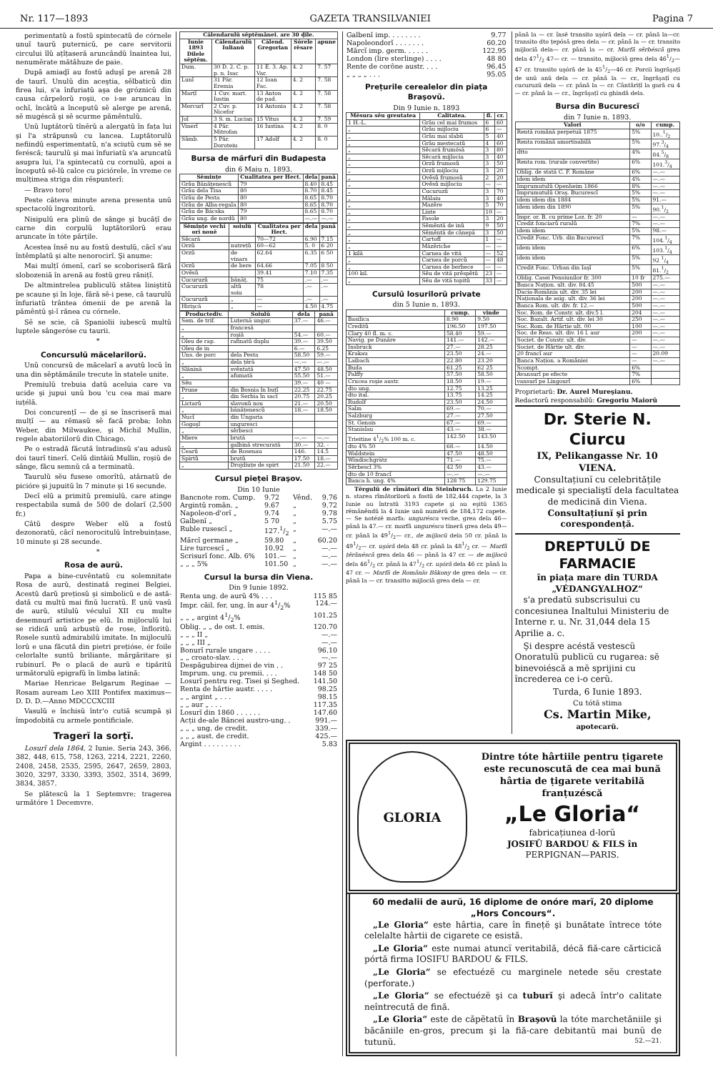Nr. 117—1893 GAZETA TRANSILVANIEI Pagina 7
perimentatŭ a fostŭ spintecatŭ de córnele unuĭ taurŭ puternicŭ, pe care servitorii circului îlŭ ațîțaseră aruncândŭ înaintea lui, nenumĕrate mătăhuze de paie.
După amiaḑĭ au fostŭ aduşĭ pe arenă 28 de taurĭ. Unulŭ din aceştia, sĕlbaticŭ din firea lui, s'a înfuriatŭ aşa de gróznicŭ din causa cârpelorŭ roşii, ce i-se aruncau în ochĭ, încâtŭ a începutŭ sĕ alerge pe arenă, sĕ mugéscă şi sĕ scurme pămêntulŭ.
Unŭ luptătorŭ tînĕrŭ a alergatŭ în fața lui şi l'a străpunsŭ cu lancea. Luptătorulŭ nefiindŭ esperimentatŭ, n'a sciutŭ cum sĕ se feréscă; taurulŭ şi mai înfuriatŭ s'a aruncatŭ asupra lui, l'a spintecatŭ cu cornulŭ, apoi a începutŭ sĕ-lŭ calce cu piciórele, în vreme ce mulțimea striga din rĕspunterĭ:
— Bravo toro!
Peste câteva minute arena presenta unŭ spectacolŭ îngrozitorŭ.
Nisipulŭ era plinŭ de sânge şi bucățĭ de carne din corpulŭ luptătorilorŭ erau aruncate în tóte părțile.
Acestea însĕ nu au fostŭ destulŭ, căcĭ s'au întêmplatŭ şi alte nenorocirĭ. Şi anume:
Mai mulțĭ ómenĭ, carĭ se scoboriseră fără slobozeniă în arenă au fostŭ greu rănițĭ.
De altmintrelea publiculŭ stătea liniştitŭ pe scaune şi în loje, fără sĕ-i pese, că taurulŭ înfuriatŭ trântea ómenii de pe arenă la pămêntŭ şi-ĭ rănea cu córnele.
Sĕ se scie, că Spaniolii iubescŭ multŭ luptele sângeróse cu taurii.
*
Concursulŭ măcelarilorŭ.
Unŭ concursŭ de măcelarĭ a avutŭ locŭ în una din sĕptămânile trecute în statele unite.
Premiulŭ trebuia datŭ aceluia care va ucide şi jupui unŭ bou 'cu cea mai mare iuțélă.
Doi concurențĭ — de şi se înscriseră mai mulțĭ — au rĕmasŭ sĕ facă proba; Iohn Weber, din Milwaukee, şi Michil Mullin, regele abatoriilorŭ din Chicago.
Pe o estradă făcută întradinsŭ s'au adusŭ doi taurĭ tinerĭ. Celŭ dintâiŭ Mullin, roşiŭ de sânge, făcu semnŭ că a terminatŭ.
Taurulŭ sĕu fusese omorîtŭ, atârnatŭ de picióre şi jupuitŭ în 7 minute şi 16 secunde.
Decĭ elŭ a primitŭ premiulŭ, care atinge respectabila sumă de 500 de dolarĭ (2,500 fr.)
Câtŭ despre Weber elŭ a fostŭ dezonoratŭ, căcĭ nenorocitulŭ întrebuințase, 10 minute şi 28 secunde.
*
Rosa de aurŭ.
Papa a bine-cuvêntatŭ cu solemnitate Rosa de aurŭ, destinată reginei Belgiei. Acestŭ darŭ prețiosŭ şi simbolicŭ e de astă-dată cu multŭ mai finŭ lucratŭ. E unŭ vasŭ de aurŭ, stilulŭ véculuĭ XII cu multe desemnurĭ artistice pe elŭ. In mijloculŭ lui se ridică unŭ arbustŭ de rose, înfloritŭ. Rosele suntŭ admirabilŭ imitate. In mijloculŭ lorŭ e una făcută din pietri prețióse, ér foile celorlalte suntŭ briliante, mărgăritare şi rubinurĭ. Pe o placă de aurŭ e tipăritŭ următorulŭ epigrafŭ în limba latină:
Mariae Henricae Belgarum Reginae — Rosam auream Leo XIII Pontifex maximus—D. D. D.—Anno MDCCCXCIII
Vasulŭ e închisŭ într'o cutiă scumpă şi împodobită cu armele pontificiale.
Tragerĭ la sorțĭ.
Losurĭ dela 1864, 2 Iunie. Seria 243, 366, 382, 448, 615, 758, 1263, 2214, 2221, 2260, 2408, 2458, 2535, 2595, 2647, 2659, 2803, 3020, 3297, 3330, 3393, 3502, 3514, 3699, 3834, 3857.
Se plătescŭ la 1 Septemvre; tragerea următóre 1 Decemvre.
| Călendarulŭ sĕptĕmânei. are 30 ḑile. | | | | |
| --- | --- | --- | --- | --- |
| Iunie 1893 Dilele sĕptĕm. | Călendarulŭ Iulianŭ | Călend. Gregorian | Sórele rĕsare | apune |
| Dum. | 30 D. 2. C. p. p. n. Isac | 11 E. 3. Ap. Var. | 4. 2 | 7. 57 |
| Lunĭ | 31 Păr. Eremia | 12 Ioan Fac. | 4. 2 | 7. 58 |
| Marțĭ | 1 Cuv. mart. Iustin | 13 Anton de pad. | 4. 2 | 7. 58 |
| Mercurĭ | 2 Cuv. p. Nicefor | 14 Antonia | 4. 2 | 7. 58 |
| Joĭ | 3 S. m. Lucian | 15 Vitus | 4. 2 | 7. 59 |
| Vinerĭ | 4 Păr. Mitrofan | 16 Iustina | 4. 2 | 8. 0 |
| Sâmb. | 5 Păr. Doroteiu | 17 Adolf | 4. 2 | 8. 0 |
Bursa de mărfurĭ din Budapesta
din 6 Maiu n. 1893.
| Sĕmințe | Cualitatea per Hect. | dela | pană |
| --- | --- | --- | --- |
| Grâu Bănățenescŭ | 79 | 8.40 | 8.45 |
| Grâu dela Tisa | 80 | 8.70 | 8.45 |
| Grâu de Pesta | 80 | 8.65 | 8.70 |
| Grâu de Alba-regala | 80 | 8.65 | 8.70 |
| Grâu de Bácska | 79 | 8.65 | 8.70 |
| Grâu ung. de nordŭ | 80 | —.— | —.— |
| Sĕmințe vechĭ orĭ nouĕ | soiulŭ | Cualitatea per Hect. | dela | pană |
| --- | --- | --- | --- | --- |
| Sĕcară | | 70—72 | 6.90 | 7.15 |
| Orzŭ | nutrețŭ | 60—62 | 5. 0 | 6 20 |
| Orzŭ | de vinars | 62.64 | 6.35 | 6 50 |
| Orzŭ | de bere | 64.66 | 7.05 | 8 50 |
| Ovĕsŭ | | 39.41 | 7.10 | 7.35 |
| Cucuruzŭ | bănăț. | 75 | .— | .— |
| Cucuruzŭ | altŭ soiu | 78 | .— | .— |
| Cucuruzŭ | „ | — | .— | .— |
| Hirişcă | „ | — | 4.50 | 4.75 |
| Productediv. | Soiulŭ | dela | pană |
| --- | --- | --- | --- |
| Sem. de trif. | Luțernă ungur. | 37.— | 46.— |
| „ | francesă | | |
| „ | roşiă | 54.— | 60.— |
| Oleu de rap. | rafinatŭ duplu | 39.— | 39.50 |
| Oleu de in | | 6.— | 6.25 |
| Uns. de porc | dela Pesta | 58.50 | 59.— |
| „ | dela țéră | —.— | —.— |
| Slănină | svêntată | 47.50 | 48.50 |
| „ | afumată | 55.50 | 51.— |
| Sĕu | | 39.— | 40 — |
| Prune | din Bosnia în buțĭ | 22.25 | 22.75 |
| „ | din Serbia în sacĭ | 20.75 | 20.25 |
| Lictarŭ | slavonŭ nou | 21.— | 20.50 |
| „ | bănățenescŭ | 18.— | 18.50 |
| Nucĭ | din Ungaria | | |
| Gogoşĭ | unguresci | | |
| „ | sêrbesci | | |
| Miere | brută | —.— | —.— |
| „ | galbină strecurată | 30.— | 32. - |
| Cearŭ | de Rosenau | 146. | 14.5 |
| Spirtŭ | brutŭ | 17.50 | 18.— |
| „ | Drojdiuțe de spirt | 21.50 | 22.— |
Cursul pieței Braşov.
Din 10 Iunie
| Bancnote rom. Cump. | 9.72 | Vênd. | 9.76 |
| Argintŭ român. „ | 9.67 | „ | 9.72 |
| Napoleon-d'orĭ „ | 9.74 | „ | 9.78 |
| Galbenĭ „ | 5 70 | „ | 5.75 |
| Ruble rusescĭ „ | 127.1/2 | „ | —.— |
| Mărcĭ germane „ | 59.80 | „ | 60.20 |
| Lire turcescĭ „ | 10.92 | „ | —.— |
| Scrisurĭ fonc. Alb. 6% | 101.— | „ | —.— |
| „ „ „ 5% | 101.50 | „ | —.— |
Cursul la bursa din Viena.
Din 9 Iunie 1892.
| Renta ung. de aurŭ 4% . . . | 115 85 |
| Impr. căil. fer. ung. în aur 41/2% | 124.— |
| „ „ „ argint 41/2% | 101.25 |
| Oblig. „ „ de ost. I. emis. | 120.70 |
| „ „ „ II „ | —.— |
| „ „ „ III „ | —.— |
| Bonurĭ rurale ungare . . . . | 96.10 |
| „ „ croato-slav. . . . | —.— |
| Despăgubirea dijmei de vin . . | 97 25 |
| Imprum. ung. cu premii. . . . | 148 50 |
| Losurĭ pentru reg. Tisei şi Seghed. | 141.50 |
| Renta de hârtie austr. . . . . | 98.25 |
| „ „ argint „ . . . | 98.15 |
| „ „ aur „ . . . | 117.35 |
| Losurĭ din 1860 . . . . . . | 147.60 |
| Acții de-ale Băncei austro-ung. . | 991.— |
| „ „ „ ung. de credit. | 339.— |
| „ „ „ aust. de credit. | 425.— |
| Argint . . . . . . . . . | 5.83 |
| Galbenĭ imp. . . . . . . . | 9.77 |
| Napoleondorĭ . . . . . . . | 60.20 |
| Mărcĭ imp. germ. . . . . . | 122.95 |
| London (lire sterlinge) . . . . | 48 80 |
| Rente de corône austr. . . . | 96.45 |
| „ „ „ „ . . . | 95.05 |
Prețurile cerealelor din piața Braşovŭ.
Din 9 Iunie n. 1893
| Mĕsura sĕu greutatea | Calitatea. | fl. | cr. |
| --- | --- | --- | --- |
| 1 H.-L. | Grâu cel mai frumos | 6 | 60 |
| „ | Grâu mijlociu | 6 | — |
| „ | Grâu mai slabŭ | 5 | 40 |
| „ | Grâu mestecatŭ | 4 | 60 |
| „ | Sĕcară frumósă | 3 | 80 |
| „ | Sĕcară mijlocia | 3 | 40 |
| „ | Orzŭ frumosŭ | 3 | 50 |
| „ | Orzŭ mijlociu | 3 | 20 |
| „ | Ovĕsŭ frumosŭ | 2 | 20 |
| „ | Ovĕsŭ mijlociu | — | — |
| „ | Cucuruzŭ | 3 | 70 |
| „ | Mălaiu | 3 | 40 |
| „ | Mazĕre | 5 | 70 |
| „ | Linte | 10 | — |
| „ | Fasole | 3 | 20 |
| „ | Sĕmêntă de inŭ | 9 | 50 |
| „ | Sĕmêntă de cânepă | 3 | 50 |
| „ | Cartofĭ | 1 | — |
| „ | Măzĕriche | — | — |
| 1 kilă | Carnea de vită | — | 52 |
| „ | Carnea de porcŭ | — | 48 |
| „ | Carnea de berbece | — | — |
| 100 kil. | Sĕu de vită prĕspĕtŭ | 23 | — |
| „ | Sĕu de vită topitŭ | 33 | — |
Cursulŭ losurilorŭ private
din 5 Iunie n. 1893.
| | cump. | vinde |
| --- | --- | --- |
| Basilica | 8.90 | 9.50 |
| Creditŭ | 196.50 | 197.50 |
| Clary 40 fl. m. c. | 58.40 | 59.— |
| Navig. pe Dunăre | 141.— | 142.— |
| Insbruck | 27.— | 28.25 |
| Krakau | 23.50 | 24.— |
| Laibach | 22.80 | 23.20 |
| Buda | 61.25 | 62 25 |
| Palffy | 57.50 | 58.50 |
| Crucea roşie austr. | 18.50 | 19.— |
| dto ung. | 12.75 | 13.25 |
| dto ital. | 13.75 | 14.25 |
| Rudolf | 23.50 | 24.50 |
| Salm | 69.— | 70.— |
| Salzburg | 27.— | 27.50 |
| St. Genois | 67.— | 69.— |
| Stanislau | 43.— | 38.— |
| Trieitine 41/2% 100 m. c. | 142.50 | 143.50 |
| dto 4% 50 | 68.— | 14.50 |
| Waldstein | 47.50 | 48.50 |
| Windischgrätz | 71.— | 75.— |
| Sĕrbescĭ 3% | 42 50 | 43.— |
| dto de 10 francĭ | —.— | —.— |
| Banca h. ung. 4% | 128 75 | 129.75 |
Tĕrgulŭ de rîmătorĭ din Steinbruch. La 2 Iunie n. starea rîmătorilorŭ a fostŭ de 182,444 capete, la 3 Iunie au întratŭ 3193 capete şi au eşitŭ 1365 rĕmânêndŭ la 4 Iunie unŭ numĕrŭ de 184,172 capete. — Se notézĕ marfa: ungurésca veche, grea dela 46— până la 47.— cr. marfă ungurésca tineră grea dela 49— cr. până la 491/2— cr., de mijlocŭ dela 50 cr. până la 491/2— cr. uşóră dela 48 cr. până la 481/2 cr. — Marfă țĕrănéscă grea dela 46 — până la 47 cr. — de mijlocŭ dela 461/2 cr. până la 471/2 cr. uşóră dela 46 cr. până la 47 cr. — Marfă de Românĭo Băkony de grea dela — cr. până la — cr. transitto mijlociă grea dela — cr.
până la — cr. însĕ transito uşóră dela — cr. până la—cr. transito dto țepósă grea dela — cr. până la — cr. transito mijlociă dela— cr. până la — cr. Marfă sêrbéscă grea dela 471/2 47— cr. — transito, mijlociă grea dela 461/2—47 cr. transito uşóră de la 451/2—46 cr. Porcii îngrăşațĭ de unŭ anŭ dela — cr. până la — cr., îngrăşațĭ cu cucuruzŭ dela — cr. până la — cr. Cântărițĭ la gară cu 4 — cr. până la — cr., îngrăşațĭ cu ghindă dela.
Bursa din Bucurescĭ
din 7 Iunie n. 1893.
| Valori | o/o | cump. |
| --- | --- | --- |
| Rentă română perpetuă 1875 | 5% | 10..1/2 |
| Renta română amortisabilă | 5% | 97.3/4 |
| dtto | 4% | 84.5/8 |
| Renta rom. (rurale convertite) | 6% | 101.3/4 |
| Oblig. de stată C. F. Române | 6% | —.— |
| idem idem | 4% | —.— |
| Imprumutulŭ Openheim 1866 | 8% | —.— |
| Imprumutulŭ Oraş. Bucurescĭ | 5% | —.— |
| idem idem din 1884 | 5% | 91.— |
| idem idem din 1890 | 5% | 90.1/2 |
| Impr. or. B. cu prime Loz. fr. 20 | — | —.— |
| Credit fonciarŭ ruralŭ | 7% | —.— |
| idem idem | 5% | 98.— |
| Credit Fonc. Urb. din Bucurescĭ | 7% | 104.1/4 |
| idem idem | 6% | 103.1/4 |
| idem idem | 5% | 92 1/4 |
| Credit Fonc. Urban din Iaşĭ | 5% | 81.1/2 |
| Oblig. Casei Pensiunilor fr. 300 | 10 fr | 275.— |
| Banca Națion. ult. div. 84.45 | 500 | —.— |
| Dacia-România ult. div. 35 lei | 200 | —.— |
| Naționala de asig. ult. div. 36 lei | 200 | —.— |
| Banca Rom. ult. div. fr. 12.— | 500 | —.— |
| Soc. Rom. de Constr. ult. div.5 l. | 204 | —.— |
| Soc. Bazalt. Artif. ult. div. lei 30 | 250 | —.— |
| Soc. Rom. de Hârtie ult. 00 | 100 | —.— |
| Soc. de Reas. ult. div. 16 l. aur | 200 | —.— |
| Societ. de Constr. ult. div. | — | —.— |
| Societ. de Hârtie ult. div. | — | —.— |
| 20 francĭ aur | — | 20.09 |
| Banca Națion. a României | — | —.— |
| Scompt. | 6% | |
| Avansurĭ pe efecte | 7% | |
| vansurĭ pe Lingourĭ | 6% | |
Proprietarŭ: Dr. Aurel Mureşianu.
Redactorŭ responsabilŭ: Gregoriu Maiorŭ
Dr. Sterie N. Ciurcu
IX, Pelikangasse Nr. 10
VIENA.
Consultațiunĭ cu celebritățile medicale şi specialiştĭ dela facultatea de medicină din Viena.
Consultațiunĭ şi prin corespondență.
DREPTULŬ DE FARMACIE
în piața mare din TURDA
„VÉDANGYALHOZ“
s'a predatŭ subscrisului cu concesiunea Inaltului Ministeriu de Interne r. u. Nr. 31,044 dela 15 Aprilie a. c.
Şi despre acéstă vestescŭ Onoratulŭ publicŭ cu rugarea: sĕ binevoiéscă a mĕ sprijini cu încrederea ce i-o cerŭ.
Turda, 6 Iunie 1893.
Cu tótă stima
Cs. Martin Mike,
apotecarŭ.
GLORIA
Dintre tóte hârtiile pentru țigarete este recunoscută de cea mai bună hârtia de țigarete veritabilă franțuzéscă
„Le Gloria“
fabricațiunea d-lorŭ
JOSIFŬ BARDOU & FILS în
PERPIGNAN—PARIS.
60 medalii de aurŭ, 16 diplome de onóre marĭ, 20 diplome „Hors Concours“.
„Le Gloria“ este hârtia, care în finețĕ şi bunătate întrece tóte celelalte hârtii de cigarete ce esistă.
„Le Gloria“ este numai atuncĭ veritabilă, décă fiă-care cărticică pórtă firma IOSIFU BARDOU & FILS.
„Le Gloria“ se efectuézĕ cu marginele netede sĕu crestate (perforate.)
„Le Gloria“ se efectuézĕ şi ca tuburĭ şi adecă într'o calitate neîntrecută de fină.
„Le Gloria“ este de căpĕtatŭ în Braşovŭ la tóte marchetăniile şi băcăniile en-gros, precum şi la fiă-care debitantŭ mai bunŭ de tutunŭ. 52.—21.